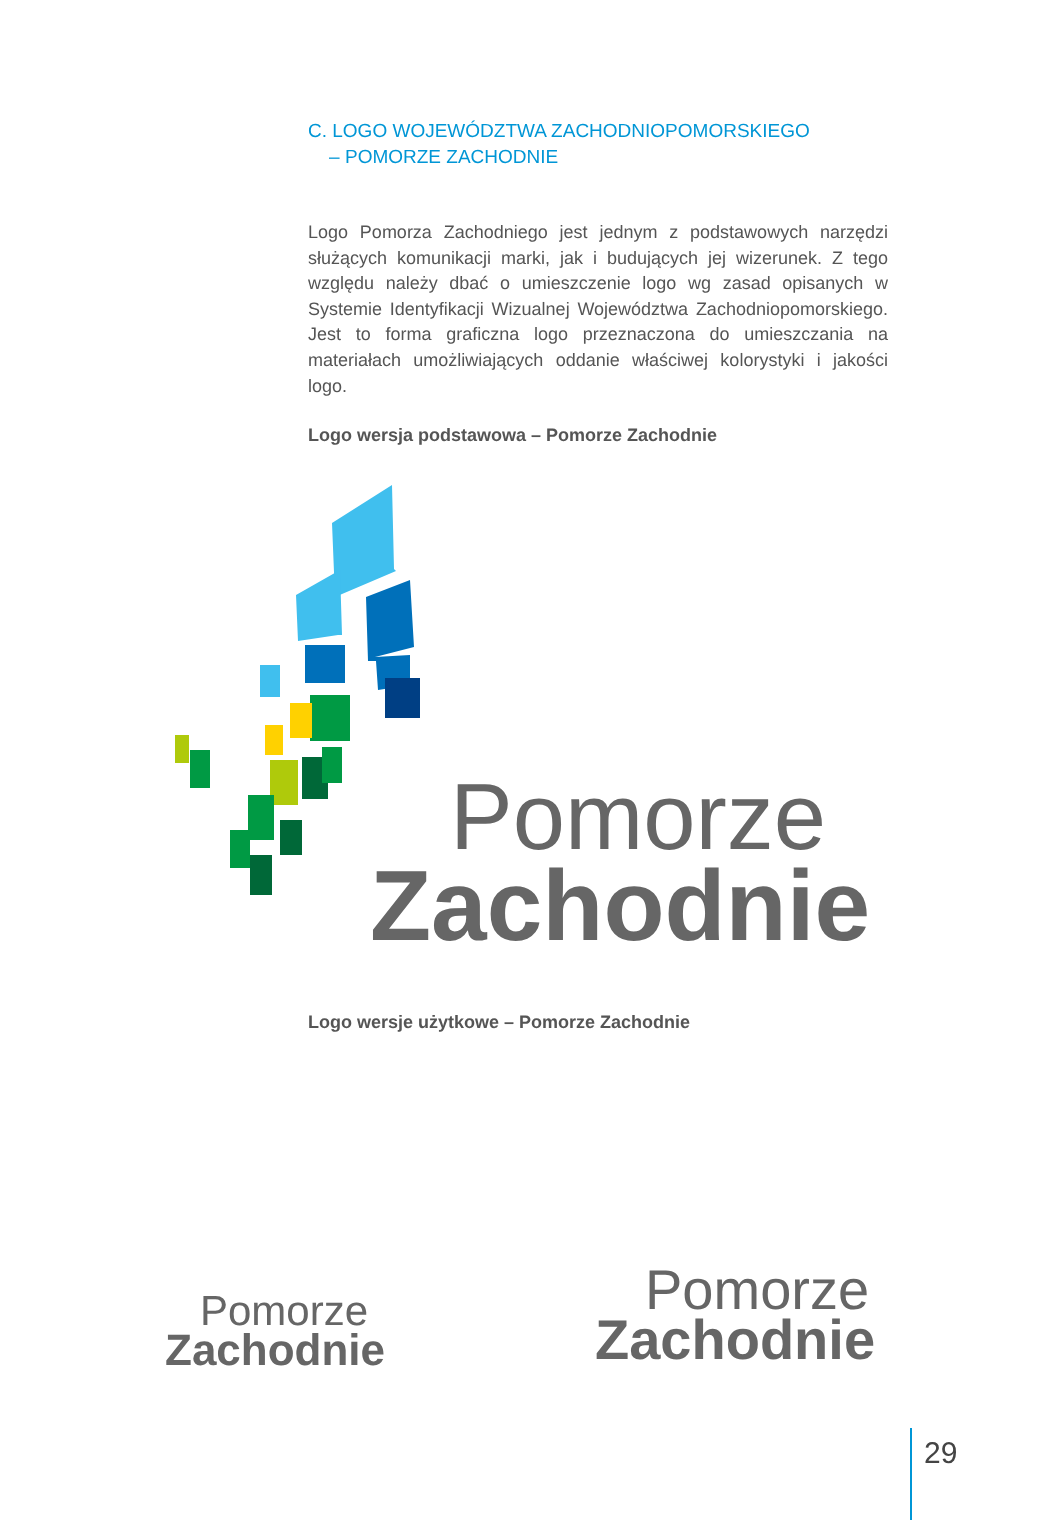C. LOGO WOJEWÓDZTWA ZACHODNIOPOMORSKIEGO
– POMORZE ZACHODNIE
Logo Pomorza Zachodniego jest jednym z podstawowych narzędzi służących komunikacji marki, jak i budujących jej wizerunek. Z tego względu należy dbać o umieszczenie logo wg zasad opisanych w Systemie Identyfikacji Wizualnej Województwa Zachodniopomorskiego. Jest to forma graficzna logo przeznaczona do umieszczania na materiałach umożliwiających oddanie właściwej kolorystyki i jakości logo.
Logo wersja podstawowa – Pomorze Zachodnie
Pomorze
Zachodnie
Logo wersje użytkowe – Pomorze Zachodnie
Pomorze
Zachodnie
Pomorze
Zachodnie
29